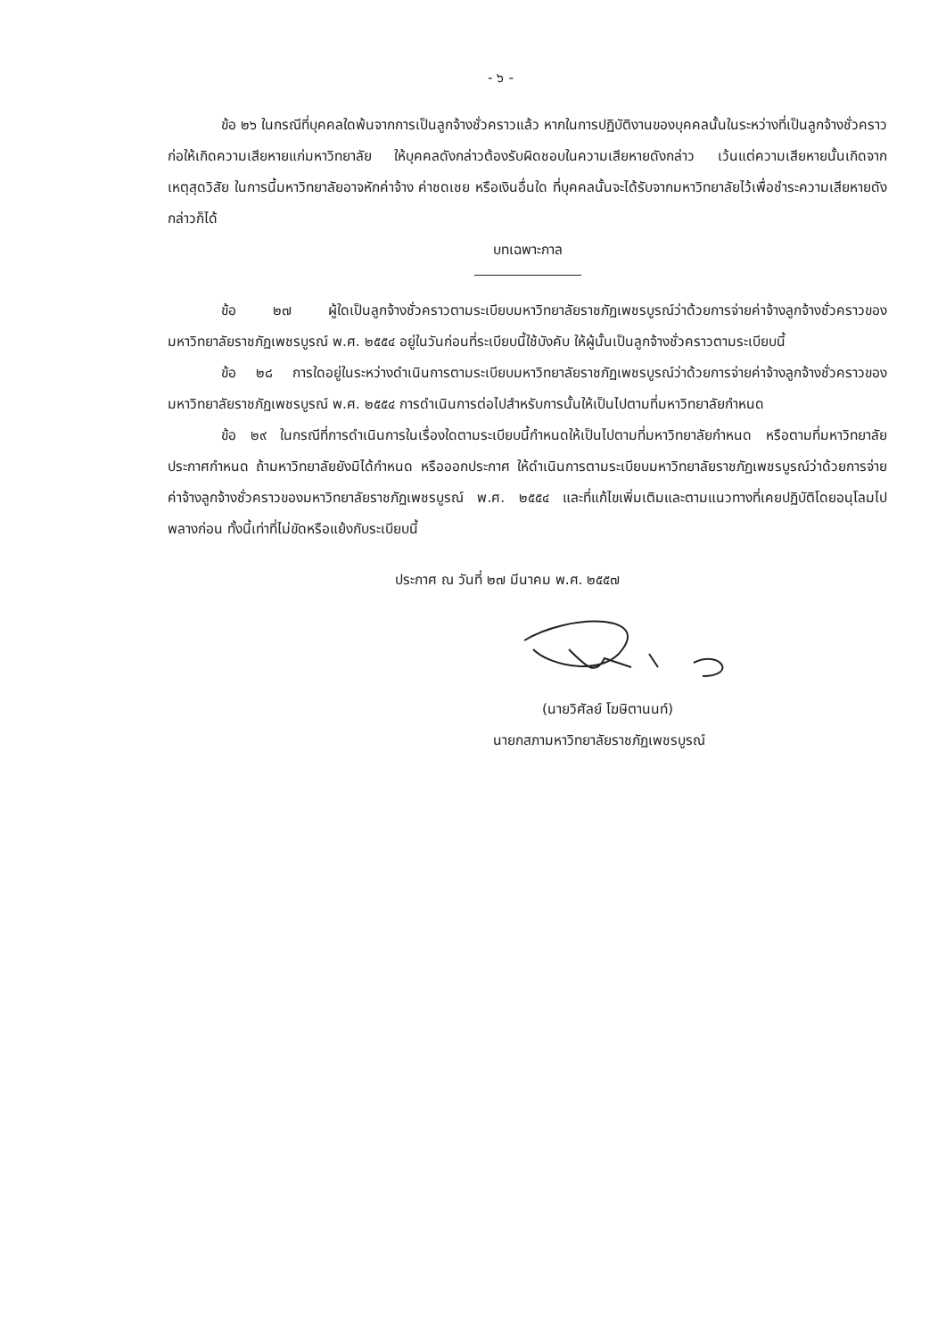- ๖ -
ข้อ ๒๖ ในกรณีที่บุคคลใดพ้นจากการเป็นลูกจ้างชั่วคราวแล้ว หากในการปฏิบัติงานของบุคคลนั้นในระหว่างที่เป็นลูกจ้างชั่วคราวก่อให้เกิดความเสียหายแก่มหาวิทยาลัย ให้บุคคลดังกล่าวต้องรับผิดชอบในความเสียหายดังกล่าว เว้นแต่ความเสียหายนั้นเกิดจากเหตุสุดวิสัย ในการนี้มหาวิทยาลัยอาจหักค่าจ้าง ค่าชดเชย หรือเงินอื่นใด ที่บุคคลนั้นจะได้รับจากมหาวิทยาลัยไว้เพื่อชำระความเสียหายดังกล่าวก็ได้
บทเฉพาะกาล
ข้อ ๒๗ ผู้ใดเป็นลูกจ้างชั่วคราวตามระเบียบมหาวิทยาลัยราชภัฏเพชรบูรณ์ว่าด้วยการจ่ายค่าจ้างลูกจ้างชั่วคราวของมหาวิทยาลัยราชภัฏเพชรบูรณ์ พ.ศ. ๒๕๕๔ อยู่ในวันก่อนที่ระเบียบนี้ใช้บังคับ ให้ผู้นั้นเป็นลูกจ้างชั่วคราวตามระเบียบนี้
ข้อ ๒๘ การใดอยู่ในระหว่างดำเนินการตามระเบียบมหาวิทยาลัยราชภัฏเพชรบูรณ์ว่าด้วยการจ่ายค่าจ้างลูกจ้างชั่วคราวของมหาวิทยาลัยราชภัฏเพชรบูรณ์ พ.ศ. ๒๕๕๔ การดำเนินการต่อไปสำหรับการนั้นให้เป็นไปตามที่มหาวิทยาลัยกำหนด
ข้อ ๒๙ ในกรณีที่การดำเนินการในเรื่องใดตามระเบียบนี้กำหนดให้เป็นไปตามที่มหาวิทยาลัยกำหนด หรือตามที่มหาวิทยาลัยประกาศกำหนด ถ้ามหาวิทยาลัยยังมิได้กำหนด หรือออกประกาศ ให้ดำเนินการตามระเบียบมหาวิทยาลัยราชภัฏเพชรบูรณ์ว่าด้วยการจ่ายค่าจ้างลูกจ้างชั่วคราวของมหาวิทยาลัยราชภัฏเพชรบูรณ์ พ.ศ. ๒๕๕๔ และที่แก้ไขเพิ่มเติมและตามแนวทางที่เคยปฏิบัติโดยอนุโลมไปพลางก่อน ทั้งนี้เท่าที่ไม่ขัดหรือแย้งกับระเบียบนี้
ประกาศ ณ วันที่ ๒๗ มีนาคม พ.ศ. ๒๕๕๗
(นายวิศัลย์ โฆษิตานนท์)
นายกสภามหาวิทยาลัยราชภัฏเพชรบูรณ์